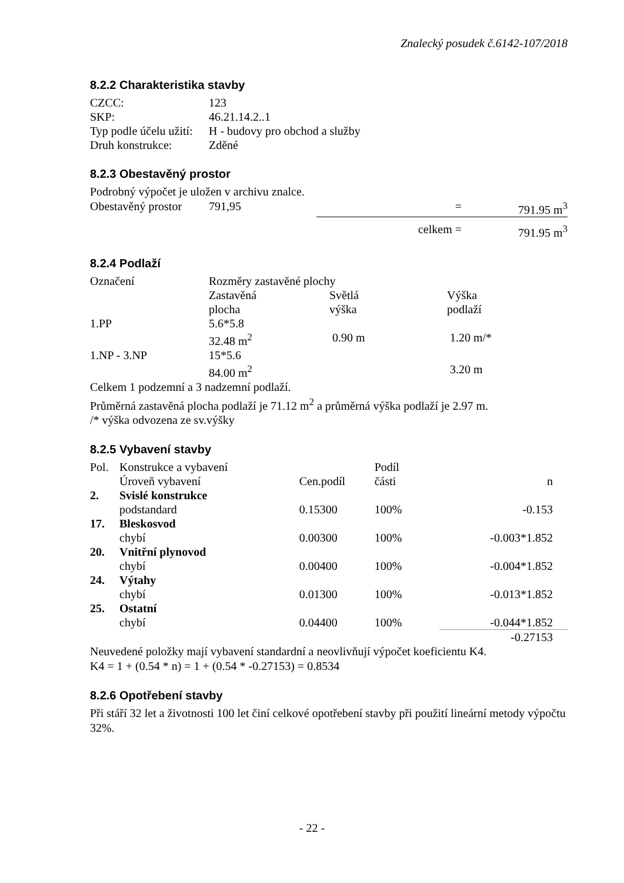Znalecký posudek č.6142-107/2018
8.2.2 Charakteristika stavby
| CZCC: | 123 |
| SKP: | 46.21.14.2..1 |
| Typ podle účelu užití: | H - budovy pro obchod a služby |
| Druh konstrukce: | Zděné |
8.2.3 Obestavěný prostor
Podrobný výpočet je uložen v archivu znalce.
| Obestavěný prostor | 791,95 | = | 791.95 m<sup>3</sup> |
| | | celkem = | 791.95 m<sup>3</sup> |
8.2.4 Podlaží
| Označení | Rozměry zastavěné plochy | | |
| --- | --- | --- | --- |
| | Zastavěná plocha | Světlá výška | Výška podlaží |
| 1.PP | 5.6*5.8 32.48 m<sup>2</sup> | 0.90 m | 1.20 m/* |
| 1.NP - 3.NP | 15*5.6 84.00 m<sup>2</sup> | | 3.20 m |
Celkem 1 podzemní a 3 nadzemní podlaží.
Průměrná zastavěná plocha podlaží je 71.12 m<sup>2</sup> a průměrná výška podlaží je 2.97 m.
/* výška odvozena ze sv.výšky
8.2.5 Vybavení stavby
| Pol. | Konstrukce a vybavení | | Podíl | |
| --- | --- | --- | --- | --- |
| | Úroveň vybavení | Cen.podíl | části | n |
| 2. | Svislé konstrukce | | | |
| | podstandard | 0.15300 | 100% | -0.153 |
| 17. | Bleskosvod | | | |
| | chybí | 0.00300 | 100% | -0.003*1.852 |
| 20. | Vnitřní plynovod | | | |
| | chybí | 0.00400 | 100% | -0.004*1.852 |
| 24. | Výtahy | | | |
| | chybí | 0.01300 | 100% | -0.013*1.852 |
| 25. | Ostatní | | | |
| | chybí | 0.04400 | 100% | -0.044*1.852 |
| | | | | -0.27153 |
Neuvedené položky mají vybavení standardní a neovlivňují výpočet koeficientu K4.
K4 = 1 + (0.54 * n) = 1 + (0.54 * -0.27153) = 0.8534
8.2.6 Opotřebení stavby
Při stáří 32 let a životnosti 100 let činí celkové opotřebení stavby při použití lineární metody výpočtu 32%.
- 22 -